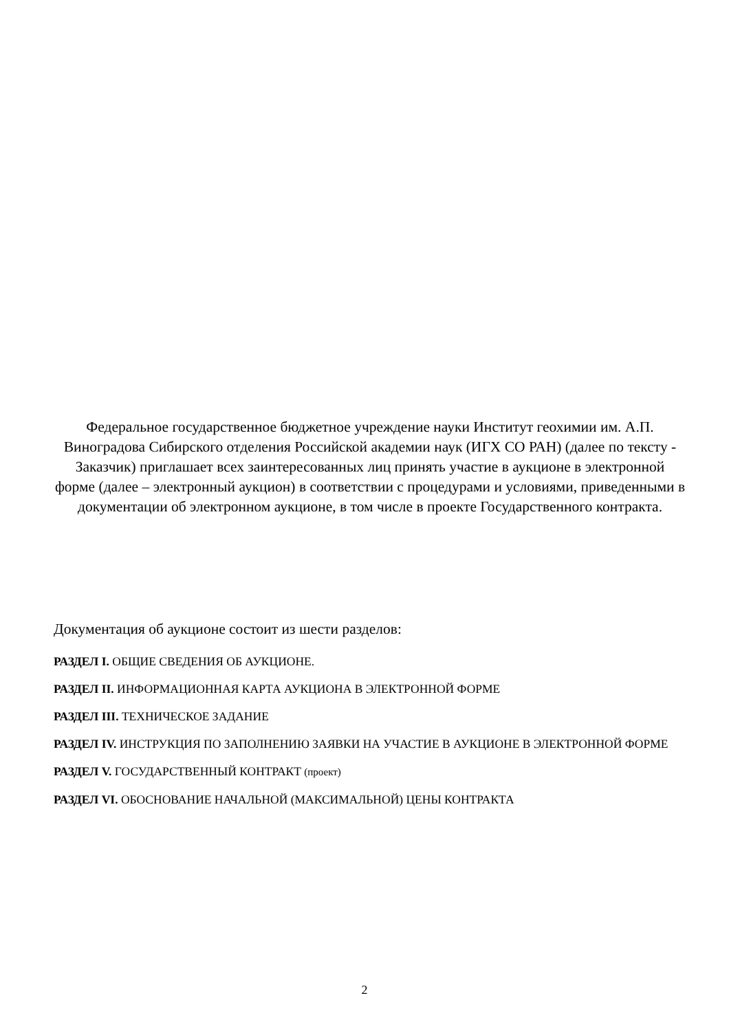Федеральное государственное бюджетное учреждение науки Институт геохимии им. А.П. Виноградова Сибирского отделения Российской академии наук (ИГХ СО РАН) (далее по тексту - Заказчик) приглашает всех заинтересованных лиц принять участие в аукционе в электронной форме (далее – электронный аукцион) в соответствии с процедурами и условиями, приведенными в документации об электронном аукционе, в том числе в проекте Государственного контракта.
Документация об аукционе состоит из шести разделов:
РАЗДЕЛ I. ОБЩИЕ СВЕДЕНИЯ ОБ АУКЦИОНЕ.
РАЗДЕЛ II. ИНФОРМАЦИОННАЯ КАРТА АУКЦИОНА В ЭЛЕКТРОННОЙ ФОРМЕ
РАЗДЕЛ III. ТЕХНИЧЕСКОЕ ЗАДАНИЕ
РАЗДЕЛ IV. ИНСТРУКЦИЯ ПО ЗАПОЛНЕНИЮ ЗАЯВКИ НА УЧАСТИЕ В АУКЦИОНЕ В ЭЛЕКТРОННОЙ ФОРМЕ
РАЗДЕЛ V. ГОСУДАРСТВЕННЫЙ КОНТРАКТ (проект)
РАЗДЕЛ VI. ОБОСНОВАНИЕ НАЧАЛЬНОЙ (МАКСИМАЛЬНОЙ) ЦЕНЫ КОНТРАКТА
2